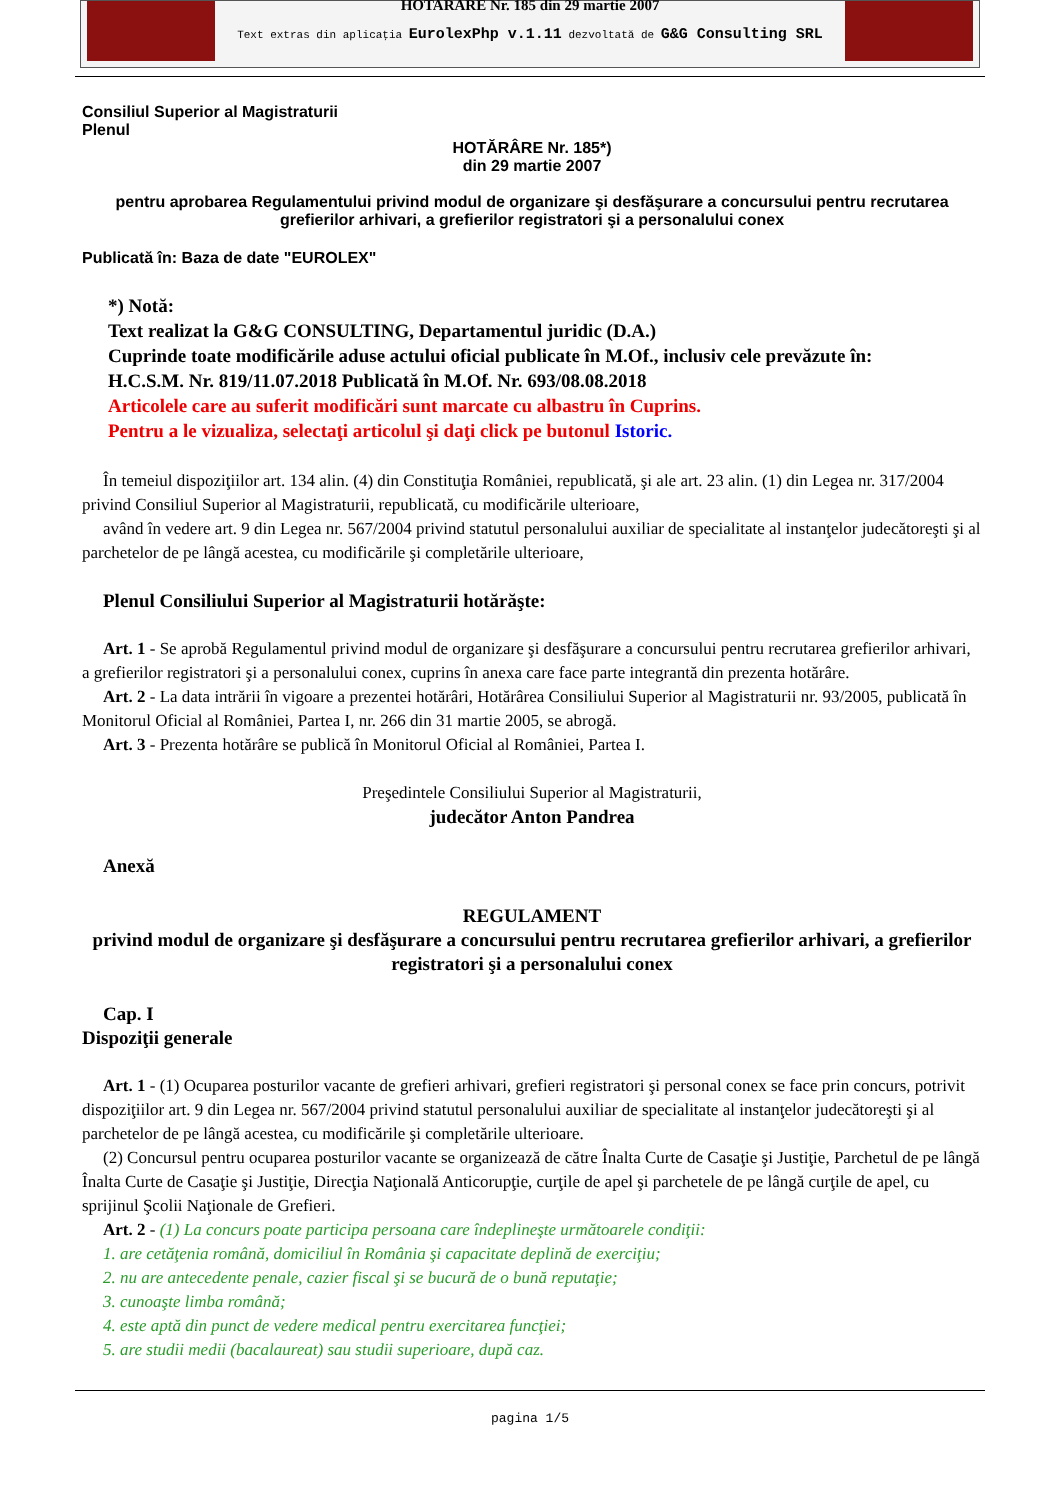HOTARARE Nr. 185 din 29 martie 2007
Text extras din aplicaţia EurolexPhp v.1.11 dezvoltată de G&G Consulting SRL
Consiliul Superior al Magistraturii
Plenul
HOTĂRÂRE Nr. 185*)
din 29 martie 2007
pentru aprobarea Regulamentului privind modul de organizare şi desfăşurare a concursului pentru recrutarea grefierilor arhivari, a grefierilor registratori şi a personalului conex
Publicată în: Baza de date "EUROLEX"
*) Notă:
Text realizat la G&G CONSULTING, Departamentul juridic (D.A.)
Cuprinde toate modificările aduse actului oficial publicate în M.Of., inclusiv cele prevăzute în:
H.C.S.M. Nr. 819/11.07.2018 Publicată în M.Of. Nr. 693/08.08.2018
Articolele care au suferit modificări sunt marcate cu albastru în Cuprins.
Pentru a le vizualiza, selectaţi articolul şi daţi click pe butonul Istoric.
În temeiul dispoziţiilor art. 134 alin. (4) din Constituţia României, republicată, şi ale art. 23 alin. (1) din Legea nr. 317/2004 privind Consiliul Superior al Magistraturii, republicată, cu modificările ulterioare,
având în vedere art. 9 din Legea nr. 567/2004 privind statutul personalului auxiliar de specialitate al instanţelor judecătoreşti şi al parchetelor de pe lângă acestea, cu modificările şi completările ulterioare,
Plenul Consiliului Superior al Magistraturii hotărăşte:
Art. 1 - Se aprobă Regulamentul privind modul de organizare şi desfăşurare a concursului pentru recrutarea grefierilor arhivari, a grefierilor registratori şi a personalului conex, cuprins în anexa care face parte integrantă din prezenta hotărâre.
Art. 2 - La data intrării în vigoare a prezentei hotărâri, Hotărârea Consiliului Superior al Magistraturii nr. 93/2005, publicată în Monitorul Oficial al României, Partea I, nr. 266 din 31 martie 2005, se abrogă.
Art. 3 - Prezenta hotărâre se publică în Monitorul Oficial al României, Partea I.
Preşedintele Consiliului Superior al Magistraturii,
judecător Anton Pandrea
Anexă
REGULAMENT
privind modul de organizare şi desfăşurare a concursului pentru recrutarea grefierilor arhivari, a grefierilor registratori şi a personalului conex
Cap. I
Dispoziţii generale
Art. 1 - (1) Ocuparea posturilor vacante de grefieri arhivari, grefieri registratori şi personal conex se face prin concurs, potrivit dispoziţiilor art. 9 din Legea nr. 567/2004 privind statutul personalului auxiliar de specialitate al instanţelor judecătoreşti şi al parchetelor de pe lângă acestea, cu modificările şi completările ulterioare.
(2) Concursul pentru ocuparea posturilor vacante se organizează de către Înalta Curte de Casaţie şi Justiţie, Parchetul de pe lângă Înalta Curte de Casaţie şi Justiţie, Direcţia Naţională Anticorupţie, curţile de apel şi parchetele de pe lângă curţile de apel, cu sprijinul Şcolii Naţionale de Grefieri.
Art. 2 - (1) La concurs poate participa persoana care îndeplineşte următoarele condiţii:
1. are cetăţenia română, domiciliul în România şi capacitate deplină de exerciţiu;
2. nu are antecedente penale, cazier fiscal şi se bucură de o bună reputaţie;
3. cunoaşte limba română;
4. este aptă din punct de vedere medical pentru exercitarea funcţiei;
5. are studii medii (bacalaureat) sau studii superioare, după caz.
pagina 1/5